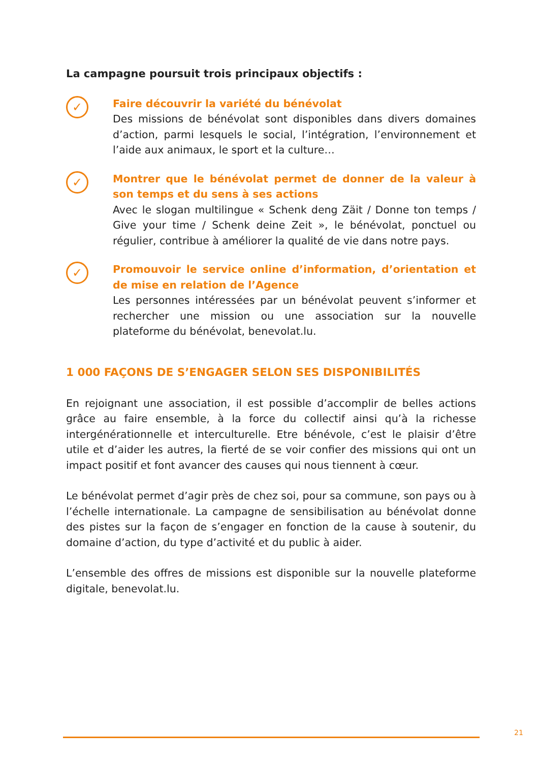La campagne poursuit trois principaux objectifs :
✓
Faire découvrir la variété du bénévolat
Des missions de bénévolat sont disponibles dans divers domaines d’action, parmi lesquels le social, l’intégration, l’environnement et l’aide aux animaux, le sport et la culture…
✓
Montrer que le bénévolat permet de donner de la valeur à son temps et du sens à ses actions
Avec le slogan multilingue « Schenk deng Zäit / Donne ton temps / Give your time / Schenk deine Zeit », le bénévolat, ponctuel ou régulier, contribue à améliorer la qualité de vie dans notre pays.
✓
Promouvoir le service online d’information, d’orientation et de mise en relation de l’Agence
Les personnes intéressées par un bénévolat peuvent s’informer et rechercher une mission ou une association sur la nouvelle plateforme du bénévolat, benevolat.lu.
1 000 FAÇONS DE S’ENGAGER SELON SES DISPONIBILITÉS
En rejoignant une association, il est possible d’accomplir de belles actions grâce au faire ensemble, à la force du collectif ainsi qu’à la richesse intergénérationnelle et interculturelle. Etre bénévole, c’est le plaisir d’être utile et d’aider les autres, la fierté de se voir confier des missions qui ont un impact positif et font avancer des causes qui nous tiennent à cœur.
Le bénévolat permet d’agir près de chez soi, pour sa commune, son pays ou à l’échelle internationale. La campagne de sensibilisation au bénévolat donne des pistes sur la façon de s’engager en fonction de la cause à soutenir, du domaine d’action, du type d’activité et du public à aider.
L’ensemble des offres de missions est disponible sur la nouvelle plateforme digitale, benevolat.lu.
21